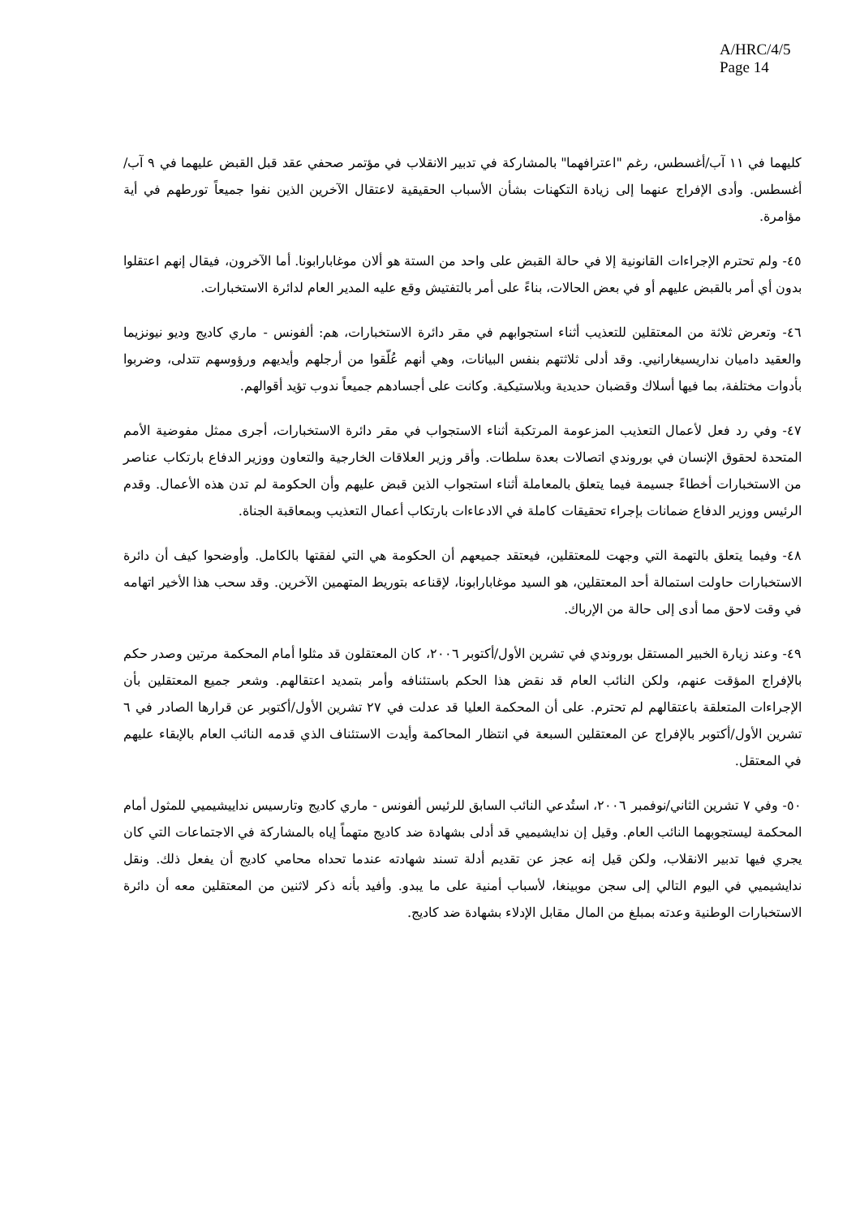A/HRC/4/5
Page 14
كليهما في ١١ آب/أغسطس، رغم "اعترافهما" بالمشاركة في تدبير الانقلاب في مؤتمر صحفي عقد قبل القبض عليهما في ٩ آب/أغسطس. وأدى الإفراج عنهما إلى زيادة التكهنات بشأن الأسباب الحقيقية لاعتقال الآخرين الذين نفوا جميعاً تورطهم في أية مؤامرة.
٤٥- ولم تحترم الإجراءات القانونية إلا في حالة القبض على واحد من الستة هو ألان موغابارابونا. أما الآخرون، فيقال إنهم اعتقلوا بدون أي أمر بالقبض عليهم أو في بعض الحالات، بناءً على أمر بالتفتيش وقع عليه المدير العام لدائرة الاستخبارات.
٤٦- وتعرض ثلاثة من المعتقلين للتعذيب أثناء استجوابهم في مقر دائرة الاستخبارات، هم: ألفونس - ماري كاديج وديو نيونزيما والعقيد داميان نداريسيغارانيي. وقد أدلى ثلاثتهم بنفس البيانات، وهي أنهم عُلّقوا من أرجلهم وأيديهم ورؤوسهم تتدلى، وضربوا بأدوات مختلفة، بما فيها أسلاك وقضبان حديدية وبلاستيكية. وكانت على أجسادهم جميعاً ندوب تؤيد أقوالهم.
٤٧- وفي رد فعل لأعمال التعذيب المزعومة المرتكبة أثناء الاستجواب في مقر دائرة الاستخبارات، أجرى ممثل مفوضية الأمم المتحدة لحقوق الإنسان في بوروندي اتصالات بعدة سلطات. وأقر وزير العلاقات الخارجية والتعاون ووزير الدفاع بارتكاب عناصر من الاستخبارات أخطاءً جسيمة فيما يتعلق بالمعاملة أثناء استجواب الذين قبض عليهم وأن الحكومة لم تدن هذه الأعمال. وقدم الرئيس ووزير الدفاع ضمانات بإجراء تحقيقات كاملة في الادعاءات بارتكاب أعمال التعذيب وبمعاقبة الجناة.
٤٨- وفيما يتعلق بالتهمة التي وجهت للمعتقلين، فيعتقد جميعهم أن الحكومة هي التي لفقتها بالكامل. وأوضحوا كيف أن دائرة الاستخبارات حاولت استمالة أحد المعتقلين، هو السيد موغابارابونا، لإقناعه بتوريط المتهمين الآخرين. وقد سحب هذا الأخير اتهامه في وقت لاحق مما أدى إلى حالة من الإرباك.
٤٩- وعند زيارة الخبير المستقل بوروندي في تشرين الأول/أكتوبر ٢٠٠٦، كان المعتقلون قد مثلوا أمام المحكمة مرتين وصدر حكم بالإفراج المؤقت عنهم، ولكن النائب العام قد نقض هذا الحكم باستئنافه وأمر بتمديد اعتقالهم. وشعر جميع المعتقلين بأن الإجراءات المتعلقة باعتقالهم لم تحترم. على أن المحكمة العليا قد عدلت في ٢٧ تشرين الأول/أكتوبر عن قرارها الصادر في ٦ تشرين الأول/أكتوبر بالإفراج عن المعتقلين السبعة في انتظار المحاكمة وأيدت الاستئناف الذي قدمه النائب العام بالإبقاء عليهم في المعتقل.
٥٠- وفي ٧ تشرين الثاني/نوفمبر ٢٠٠٦، استُدعي النائب السابق للرئيس ألفونس - ماري كاديج وتارسيس نداييشيميي للمثول أمام المحكمة ليستجوبهما النائب العام. وقيل إن ندايشيميي قد أدلى بشهادة ضد كاديج متهماً إياه بالمشاركة في الاجتماعات التي كان يجري فيها تدبير الانقلاب، ولكن قيل إنه عجز عن تقديم أدلة تسند شهادته عندما تحداه محامي كاديج أن يفعل ذلك. ونقل ندايشيميي في اليوم التالي إلى سجن موبينغا، لأسباب أمنية على ما يبدو. وأفيد بأنه ذكر لاثنين من المعتقلين معه أن دائرة الاستخبارات الوطنية وعدته بمبلغ من المال مقابل الإدلاء بشهادة ضد كاديج.